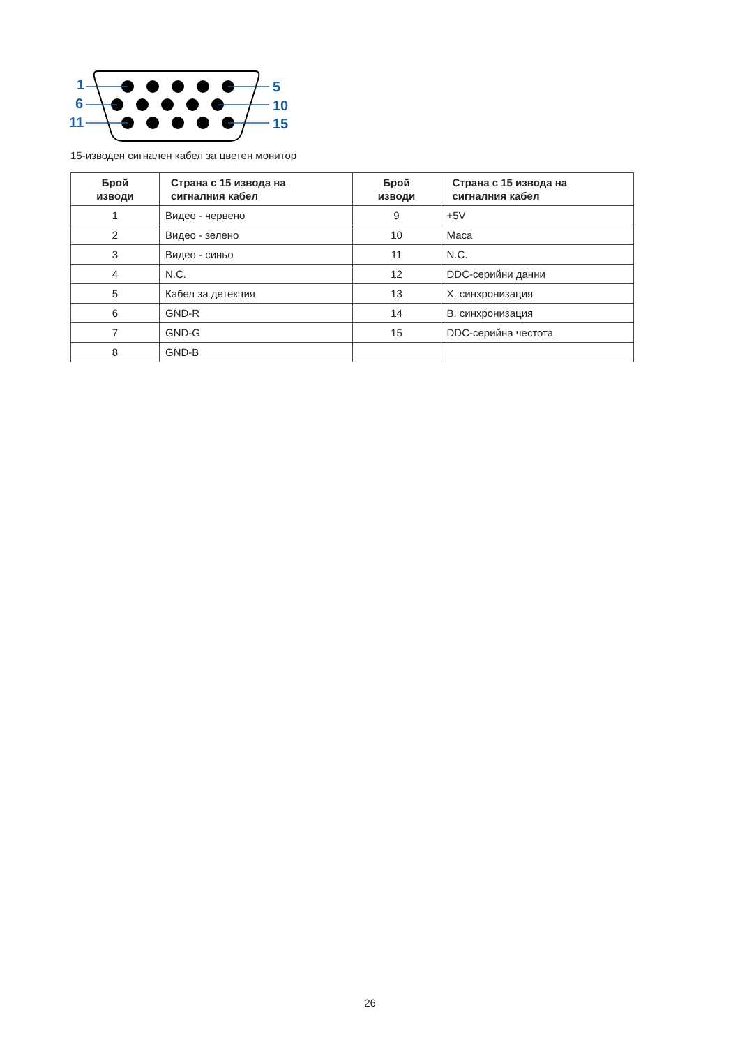1
6
11
5
10
15
15-изводен сигнален кабел за цветен монитор
| Брой изводи | Страна с 15 извода на сигналния кабел | Брой изводи | Страна с 15 извода на сигналния кабел |
| --- | --- | --- | --- |
| 1 | Видео - червено | 9 | +5V |
| 2 | Видео - зелено | 10 | Маса |
| 3 | Видео - синьо | 11 | N.C. |
| 4 | N.C. | 12 | DDC-серийни данни |
| 5 | Кабел за детекция | 13 | Х. синхронизация |
| 6 | GND-R | 14 | В. синхронизация |
| 7 | GND-G | 15 | DDC-серийна честота |
| 8 | GND-B | | |
26